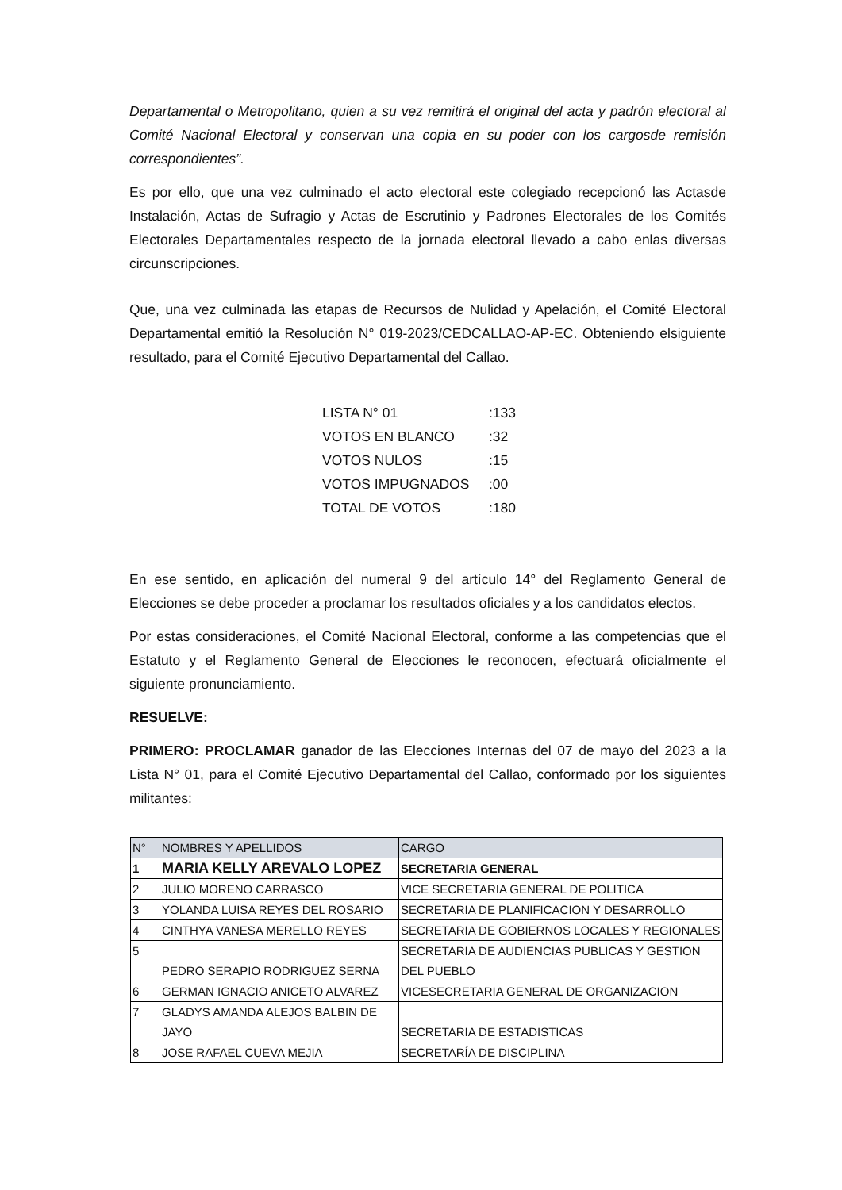Departamental o Metropolitano, quien a su vez remitirá el original del acta y padrón electoral al Comité Nacional Electoral y conservan una copia en su poder con los cargosde remisión correspondientes”.
Es por ello, que una vez culminado el acto electoral este colegiado recepcionó las Actasde Instalación, Actas de Sufragio y Actas de Escrutinio y Padrones Electorales de los Comités Electorales Departamentales respecto de la jornada electoral llevado a cabo enlas diversas circunscripciones.
Que, una vez culminada las etapas de Recursos de Nulidad y Apelación, el Comité Electoral Departamental emitió la Resolución N° 019-2023/CEDCALLAO-AP-EC. Obteniendo elsiguiente resultado, para el Comité Ejecutivo Departamental del Callao.
| LISTA N° 01 | :133 |
| VOTOS EN BLANCO | :32 |
| VOTOS NULOS | :15 |
| VOTOS IMPUGNADOS | :00 |
| TOTAL DE VOTOS | :180 |
En ese sentido, en aplicación del numeral 9 del artículo 14° del Reglamento General de Elecciones se debe proceder a proclamar los resultados oficiales y a los candidatos electos.
Por estas consideraciones, el Comité Nacional Electoral, conforme a las competencias que el Estatuto y el Reglamento General de Elecciones le reconocen, efectuará oficialmente el siguiente pronunciamiento.
RESUELVE:
PRIMERO: PROCLAMAR ganador de las Elecciones Internas del 07 de mayo del 2023 a la Lista N° 01, para el Comité Ejecutivo Departamental del Callao, conformado por los siguientes militantes:
| N° | NOMBRES Y APELLIDOS | CARGO |
| --- | --- | --- |
| 1 | MARIA KELLY AREVALO LOPEZ | SECRETARIA GENERAL |
| 2 | JULIO MORENO CARRASCO | VICE SECRETARIA GENERAL DE POLITICA |
| 3 | YOLANDA LUISA REYES DEL ROSARIO | SECRETARIA DE PLANIFICACION Y DESARROLLO |
| 4 | CINTHYA VANESA MERELLO REYES | SECRETARIA DE GOBIERNOS LOCALES Y REGIONALES |
| 5 | PEDRO SERAPIO RODRIGUEZ SERNA | SECRETARIA DE AUDIENCIAS PUBLICAS Y GESTION DEL PUEBLO |
| 6 | GERMAN IGNACIO ANICETO ALVAREZ | VICESECRETARIA GENERAL DE ORGANIZACION |
| 7 | GLADYS AMANDA ALEJOS BALBIN DE JAYO | SECRETARIA DE ESTADISTICAS |
| 8 | JOSE RAFAEL CUEVA MEJIA | SECRETARÍA DE DISCIPLINA |